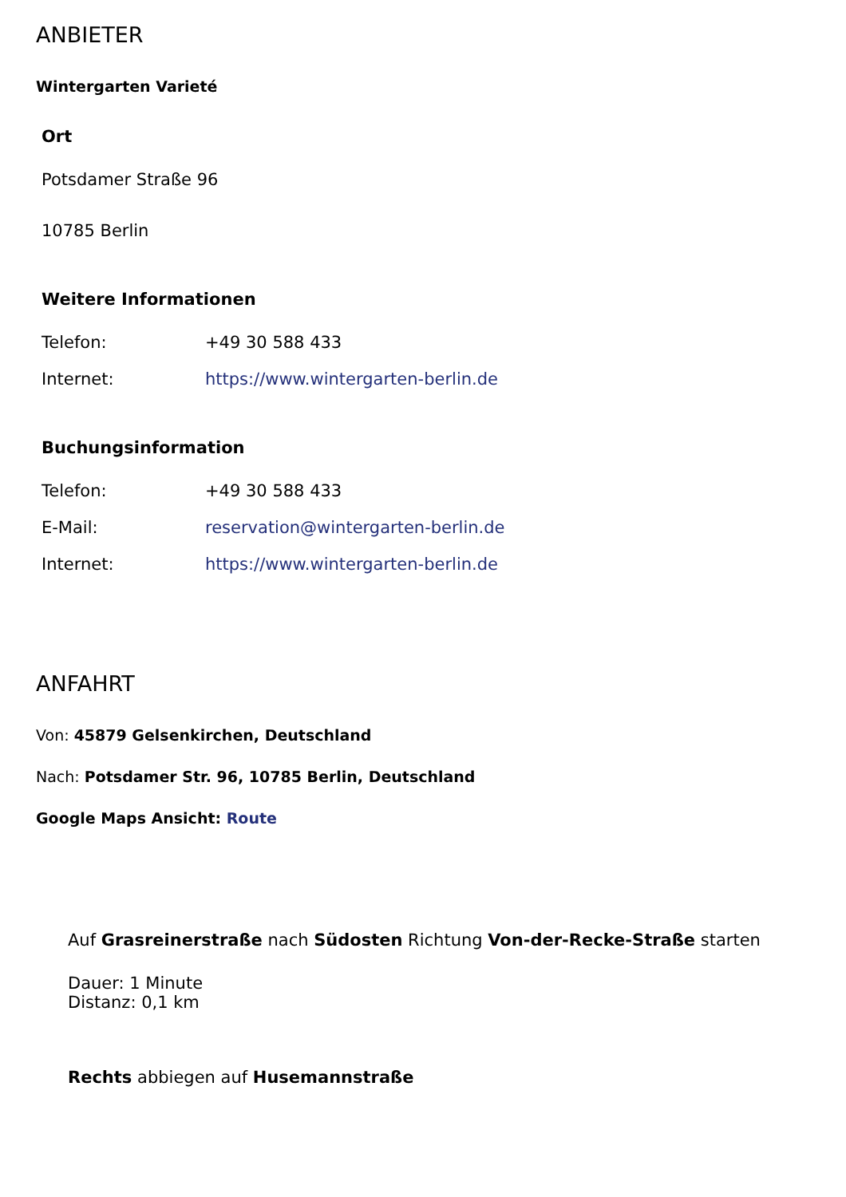ANBIETER
Wintergarten Varieté
Ort
Potsdamer Straße 96
10785 Berlin
Weitere Informationen
| Telefon: | +49 30 588 433 |
| Internet: | https://www.wintergarten-berlin.de |
Buchungsinformation
| Telefon: | +49 30 588 433 |
| E-Mail: | reservation@wintergarten-berlin.de |
| Internet: | https://www.wintergarten-berlin.de |
ANFAHRT
Von: 45879 Gelsenkirchen, Deutschland
Nach: Potsdamer Str. 96, 10785 Berlin, Deutschland
Google Maps Ansicht: Route
Auf Grasreinerstraße nach Südosten Richtung Von-der-Recke-Straße starten
Dauer: 1 Minute
Distanz: 0,1 km
Rechts abbiegen auf Husemannstraße